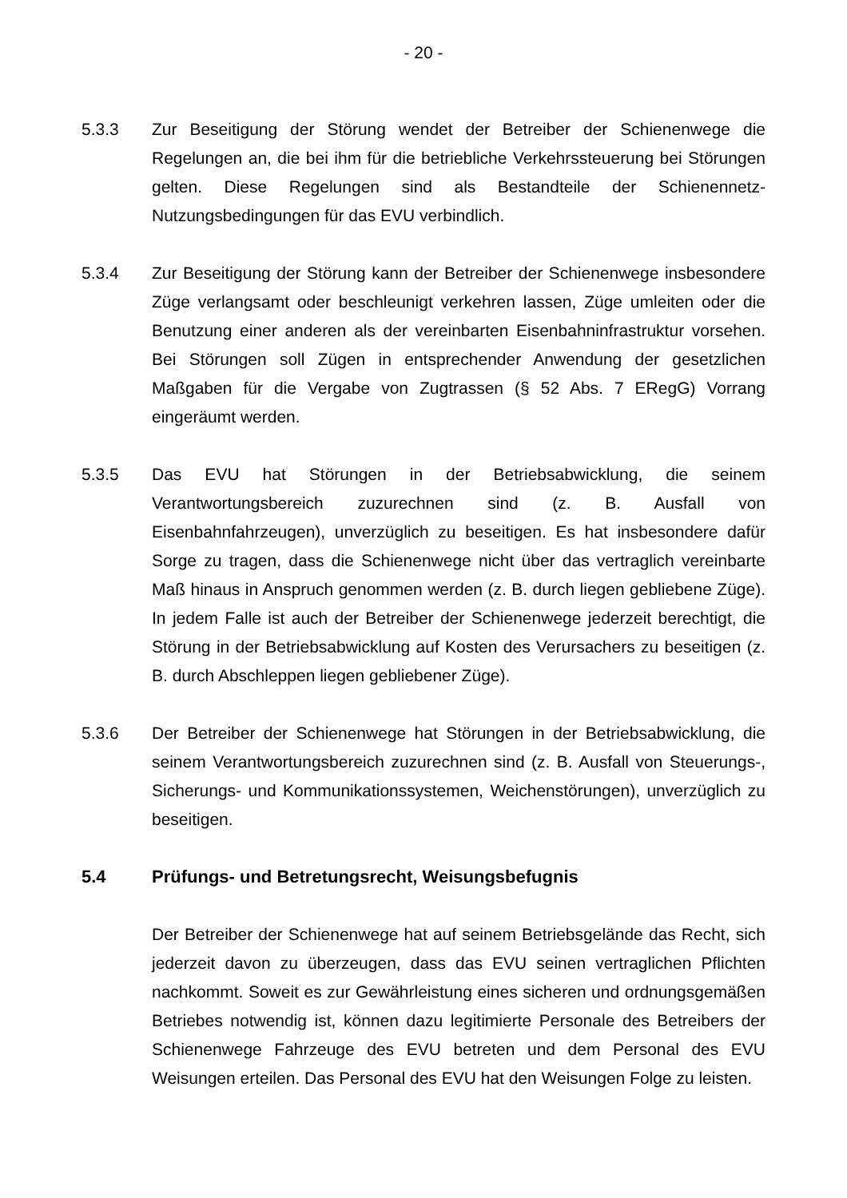- 20 -
5.3.3 Zur Beseitigung der Störung wendet der Betreiber der Schienenwege die Regelungen an, die bei ihm für die betriebliche Verkehrssteuerung bei Störungen gelten. Diese Regelungen sind als Bestandteile der Schienennetz-Nutzungsbedingungen für das EVU verbindlich.
5.3.4 Zur Beseitigung der Störung kann der Betreiber der Schienenwege insbesondere Züge verlangsamt oder beschleunigt verkehren lassen, Züge umleiten oder die Benutzung einer anderen als der vereinbarten Eisenbahninfrastruktur vorsehen. Bei Störungen soll Zügen in entsprechender Anwendung der gesetzlichen Maßgaben für die Vergabe von Zugtrassen (§ 52 Abs. 7 ERegG) Vorrang eingeräumt werden.
5.3.5 Das EVU hat Störungen in der Betriebsabwicklung, die seinem Verantwortungsbereich zuzurechnen sind (z. B. Ausfall von Eisenbahnfahrzeugen), unverzüglich zu beseitigen. Es hat insbesondere dafür Sorge zu tragen, dass die Schienenwege nicht über das vertraglich vereinbarte Maß hinaus in Anspruch genommen werden (z. B. durch liegen gebliebene Züge). In jedem Falle ist auch der Betreiber der Schienenwege jederzeit berechtigt, die Störung in der Betriebsabwicklung auf Kosten des Verursachers zu beseitigen (z. B. durch Abschleppen liegen gebliebener Züge).
5.3.6 Der Betreiber der Schienenwege hat Störungen in der Betriebsabwicklung, die seinem Verantwortungsbereich zuzurechnen sind (z. B. Ausfall von Steuerungs-, Sicherungs- und Kommunikationssystemen, Weichenstörungen), unverzüglich zu beseitigen.
5.4 Prüfungs- und Betretungsrecht, Weisungsbefugnis
Der Betreiber der Schienenwege hat auf seinem Betriebsgelände das Recht, sich jederzeit davon zu überzeugen, dass das EVU seinen vertraglichen Pflichten nachkommt. Soweit es zur Gewährleistung eines sicheren und ordnungsgemäßen Betriebes notwendig ist, können dazu legitimierte Personale des Betreibers der Schienenwege Fahrzeuge des EVU betreten und dem Personal des EVU Weisungen erteilen. Das Personal des EVU hat den Weisungen Folge zu leisten.